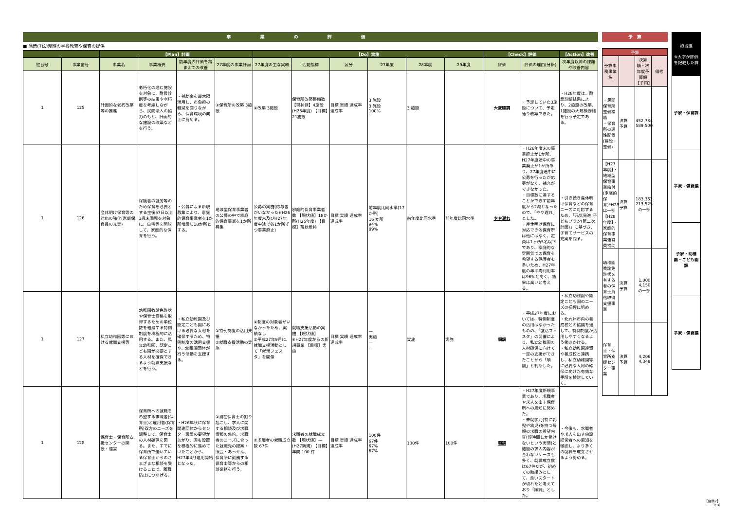事業の評価
■ 施策(7)幼児期の学校教育や保育の提供
| | | 【Plan】計画 | | | | 【Do】実施 | | | | | | 【Check】評価 | | 【Action】改善 |
| --- | --- | --- | --- | --- | --- | --- | --- | --- | --- | --- | --- | --- | --- | --- |
| 柱番号 | 事業番号 | 事業名 | 事業概要 | 前年度の評価を踏まえての改善 | 27年度の事業計画 | 27年度の主な実績 | 活動指標 | 区分 | 27年度 | 28年度 | 29年度 | 評価 | 評価の理由(分析) | 次年度以降の課題や改善内容 |
| 1 | 125 | 計画的な老朽改築等の推進 | 老朽化の進む施設を対象に、耐震診断等の結果や老朽度を考慮しながら、民間法人の協力のもと、計画的な施設の改築などを行う。 | ・補助金を最大限活用し、市負担の軽減を図りながら、保育環境の向上に努める。 | ①保育所の改築 3施設 | ①改築 3施設 | 保育所改築整備数 【現状値】4施設(H26年度) 【目標】21施設 | 目標 実績 達成率 達成率 | 3 施設 3 施設 100% — | 3 施設 | | 大変順調 | ・予定していた3施設について、予定通り改築できた。 | ・H28年度は、耐震診断結果により、2施設の改築、1施設の大規模修繕を行う予定である。 |
| 1 | 126 | 産休明け保育等の対応の強化(家庭保育員の充実) | 保護者の就労等のため保育を必要とする生後57日以上3歳未満児を対象に、自宅等を開放して、家庭的な保育を行う。 | ・公募による新規募集により、家庭的保育事業者を1か所増設し18か所とする。 | 地域型保育事業者の公募の中で家庭的保育事業を1か所募集 | 公募の実施(応募者がいなかった)(H26年度末及びH27年度中途で各1か所ずつ事業廃止) | 家庭的保育事業者数 【現状値】18か所(H25年度) 【目標】現状維持 | 目標 実績 達成率 達成率 | 前年度比同水準(17か所) 16 か所 94% 89% | 前年度比同水準 | 前年度比同水準 | やや遅れ | ・H26年度末の事業廃止が1か所、H27年度途中の事業廃止が1か所あり、27年度途中に公募を行ったが応募がなく、補充ができなかった。 ・目標数に達することができず前年度から2減となったので、「やや遅れ」とした。 ・産休明け保育に対応できる保育所は他にはなく、定員は1ヶ所5名以下であり、家庭的な雰囲気での保育を希望する保護者も多いため、H27年度の年平均利用率は96%と高く、効果は高いと考える。 | ・引き続き産休明け保育などの保育ニーズに対応するため、「元気発進!子どもプラン(第二次計画)」に基づき、子育てサービスの充実を図る。 |
| 1 | 127 | 私立幼稚園等における就職支援等 | 幼稚園教諭免許状や保育士資格を取得するための単位数を軽減する特例制度を積極的に活用する。また、私立幼稚園、認定こども園が必要とする人材を確保できるよう就職支援などを行う。 | ・私立幼稚園及び認定こども園における必要な人材を確保するため、特例制度の活用支援や、幼稚園団体が行う活動を支援する。 | ①特例制度の活用支援 ②就職支援活動の実施 | ①制度の対象者がいなかったため、実績なし ②平成27年9月に、就職支援活動として「就活フェスタ」を開催 | 就職支援活動の実施 【現状値】※H27年度からの新規事業 【目標】実施 | 目標 実績 達成率 達成率 | — 実施 — — | 実施 | 実施 | 順調 | ・平成27年度においては、特例制度の活用はなかったものの、「就活フェスタ」の開催により、私立幼稚園の人材確保に向けて一定の支援ができたことから「順調」と判断した。 | ・私立幼稚園や認定こども園のニーズの把握に努める。 ・北九州市内の養成校との協議を通して、特例制度が活用しやすくなるよう働きかける。 ・私立幼稚園連盟や養成校と連携し、私立幼稚園等に必要な人材の確保に向けた有効な手段を検討していく。 |
| 1 | 128 | 保育士・保育所支援センターの開設・運営 | 保育所への就職を希望する求職者(保育士)と雇用者(保育所)双方のニーズを調整して、保育士の人材確保を図る。また、すでに保育所で働いている保育士からのさまざまな相談を受けることで、離職防止につなげる。 | ・H26年秋に保育関連団体からセンター設置の要望があがり、国も設置を積極的に進めていたことから、H27年4月運用開始となった。 | ①潜在保育士の掘り起こし、求人に関する相談及び求職情報の集約、求職者のニーズに合った就職先の提案・照会・あっせん、保育所に勤務する保育士等からの相談業務を行う。 | ①求職者の就職成立数 67件 | 求職者の就職成立数 【現状値】—(H27新規) 【目標】年間 100 件 | 目標 実績 達成率 達成率 | 100件 67件 67% 67% | 100件 | 100件 | 順調 | ・H27年度新規事業であり、求職者や求人を出す保育所への周知に努めた。 ・未就学児(特に乳児や幼児)を持つ母親の求職の希望内容(短時間しか働けないという実情)と施設の求人内容が合わないケースも多く、就職成立数は67件だが、初めての取組みとして、良いスタートが切れたと考えており「順調」とした。 | ・今後も、求職者や求人を出す施設経営者への周知を徹底し、より多くの就職を成立させるよう努める。 |
予　算
| 予算 | | | |
| --- | --- | --- | --- |
| 予算事務事業名 | | 決算額・次年度予算額【千円】 | 備考 |
| ・民間保育所整備補助 ・保育所の適性配置(建設・整備) | 決算 予算 | 452,734 589,500 | |
| 【H27年度】・地域型保育事業給付(家庭的保育)*H28は一部 【H28年度】・家庭的保育事業運営費補助 | 決算 予算 | 183,362 213,525 の一部 | |
| 幼稚園教諭免許状を有する者の保育士資格取得支援事業 | 決算 予算 | 1,000 4,150 の一部 | |
| 保育士・保育所支援センター事業 | 決算 予算 | 4,206 4,348 | |
| 担当課 ※太字が評価を記載した課 |
| 子家・保育課 |
| 子家・保育課 |
| 子家・幼稚園・こども園課 |
| 子家・保育課 |
【施策7】
3/16